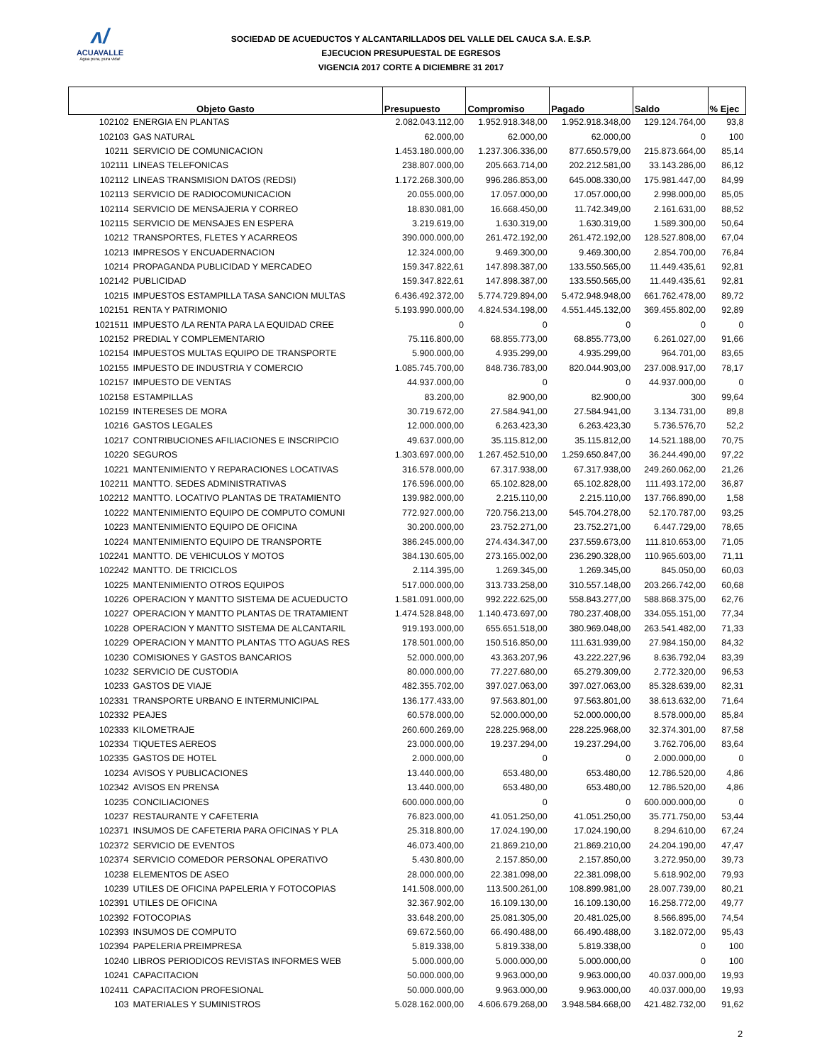ʌ/
ACUAVALLE
Agua pura, pura vida!
SOCIEDAD DE ACUEDUCTOS Y ALCANTARILLADOS DEL VALLE DEL CAUCA S.A. E.S.P.
EJECUCION PRESUPUESTAL DE EGRESOS
VIGENCIA 2017 CORTE A DICIEMBRE 31 2017
| Objeto Gasto | | Presupuesto | Compromiso | Pagado | Saldo | % Ejec |
| --- | --- | --- | --- | --- | --- | --- |
| 102102 | ENERGIA EN PLANTAS | 2.082.043.112,00 | 1.952.918.348,00 | 1.952.918.348,00 | 129.124.764,00 | 93,8 |
| 102103 | GAS NATURAL | 62.000,00 | 62.000,00 | 62.000,00 | 0 | 100 |
| 10211 | SERVICIO DE COMUNICACION | 1.453.180.000,00 | 1.237.306.336,00 | 877.650.579,00 | 215.873.664,00 | 85,14 |
| 102111 | LINEAS TELEFONICAS | 238.807.000,00 | 205.663.714,00 | 202.212.581,00 | 33.143.286,00 | 86,12 |
| 102112 | LINEAS TRANSMISION DATOS (REDSI) | 1.172.268.300,00 | 996.286.853,00 | 645.008.330,00 | 175.981.447,00 | 84,99 |
| 102113 | SERVICIO DE RADIOCOMUNICACION | 20.055.000,00 | 17.057.000,00 | 17.057.000,00 | 2.998.000,00 | 85,05 |
| 102114 | SERVICIO DE MENSAJERIA Y CORREO | 18.830.081,00 | 16.668.450,00 | 11.742.349,00 | 2.161.631,00 | 88,52 |
| 102115 | SERVICIO DE MENSAJES EN ESPERA | 3.219.619,00 | 1.630.319,00 | 1.630.319,00 | 1.589.300,00 | 50,64 |
| 10212 | TRANSPORTES, FLETES Y ACARREOS | 390.000.000,00 | 261.472.192,00 | 261.472.192,00 | 128.527.808,00 | 67,04 |
| 10213 | IMPRESOS Y ENCUADERNACION | 12.324.000,00 | 9.469.300,00 | 9.469.300,00 | 2.854.700,00 | 76,84 |
| 10214 | PROPAGANDA PUBLICIDAD Y MERCADEO | 159.347.822,61 | 147.898.387,00 | 133.550.565,00 | 11.449.435,61 | 92,81 |
| 102142 | PUBLICIDAD | 159.347.822,61 | 147.898.387,00 | 133.550.565,00 | 11.449.435,61 | 92,81 |
| 10215 | IMPUESTOS ESTAMPILLA TASA SANCION MULTAS | 6.436.492.372,00 | 5.774.729.894,00 | 5.472.948.948,00 | 661.762.478,00 | 89,72 |
| 102151 | RENTA Y PATRIMONIO | 5.193.990.000,00 | 4.824.534.198,00 | 4.551.445.132,00 | 369.455.802,00 | 92,89 |
| 1021511 | IMPUESTO /LA RENTA PARA LA EQUIDAD CREE | 0 | 0 | 0 | 0 | 0 |
| 102152 | PREDIAL Y COMPLEMENTARIO | 75.116.800,00 | 68.855.773,00 | 68.855.773,00 | 6.261.027,00 | 91,66 |
| 102154 | IMPUESTOS MULTAS EQUIPO DE TRANSPORTE | 5.900.000,00 | 4.935.299,00 | 4.935.299,00 | 964.701,00 | 83,65 |
| 102155 | IMPUESTO DE INDUSTRIA Y COMERCIO | 1.085.745.700,00 | 848.736.783,00 | 820.044.903,00 | 237.008.917,00 | 78,17 |
| 102157 | IMPUESTO DE VENTAS | 44.937.000,00 | 0 | 0 | 44.937.000,00 | 0 |
| 102158 | ESTAMPILLAS | 83.200,00 | 82.900,00 | 82.900,00 | 300 | 99,64 |
| 102159 | INTERESES DE MORA | 30.719.672,00 | 27.584.941,00 | 27.584.941,00 | 3.134.731,00 | 89,8 |
| 10216 | GASTOS LEGALES | 12.000.000,00 | 6.263.423,30 | 6.263.423,30 | 5.736.576,70 | 52,2 |
| 10217 | CONTRIBUCIONES AFILIACIONES E INSCRIPCIO | 49.637.000,00 | 35.115.812,00 | 35.115.812,00 | 14.521.188,00 | 70,75 |
| 10220 | SEGUROS | 1.303.697.000,00 | 1.267.452.510,00 | 1.259.650.847,00 | 36.244.490,00 | 97,22 |
| 10221 | MANTENIMIENTO Y REPARACIONES LOCATIVAS | 316.578.000,00 | 67.317.938,00 | 67.317.938,00 | 249.260.062,00 | 21,26 |
| 102211 | MANTTO. SEDES ADMINISTRATIVAS | 176.596.000,00 | 65.102.828,00 | 65.102.828,00 | 111.493.172,00 | 36,87 |
| 102212 | MANTTO. LOCATIVO PLANTAS DE TRATAMIENTO | 139.982.000,00 | 2.215.110,00 | 2.215.110,00 | 137.766.890,00 | 1,58 |
| 10222 | MANTENIMIENTO EQUIPO DE COMPUTO COMUNI | 772.927.000,00 | 720.756.213,00 | 545.704.278,00 | 52.170.787,00 | 93,25 |
| 10223 | MANTENIMIENTO EQUIPO DE OFICINA | 30.200.000,00 | 23.752.271,00 | 23.752.271,00 | 6.447.729,00 | 78,65 |
| 10224 | MANTENIMIENTO EQUIPO DE TRANSPORTE | 386.245.000,00 | 274.434.347,00 | 237.559.673,00 | 111.810.653,00 | 71,05 |
| 102241 | MANTTO. DE VEHICULOS Y MOTOS | 384.130.605,00 | 273.165.002,00 | 236.290.328,00 | 110.965.603,00 | 71,11 |
| 102242 | MANTTO. DE TRICICLOS | 2.114.395,00 | 1.269.345,00 | 1.269.345,00 | 845.050,00 | 60,03 |
| 10225 | MANTENIMIENTO OTROS EQUIPOS | 517.000.000,00 | 313.733.258,00 | 310.557.148,00 | 203.266.742,00 | 60,68 |
| 10226 | OPERACION Y MANTTO SISTEMA DE ACUEDUCTO | 1.581.091.000,00 | 992.222.625,00 | 558.843.277,00 | 588.868.375,00 | 62,76 |
| 10227 | OPERACION Y MANTTO PLANTAS DE TRATAMIENT | 1.474.528.848,00 | 1.140.473.697,00 | 780.237.408,00 | 334.055.151,00 | 77,34 |
| 10228 | OPERACION Y MANTTO SISTEMA DE ALCANTARIL | 919.193.000,00 | 655.651.518,00 | 380.969.048,00 | 263.541.482,00 | 71,33 |
| 10229 | OPERACION Y MANTTO PLANTAS TTO AGUAS RES | 178.501.000,00 | 150.516.850,00 | 111.631.939,00 | 27.984.150,00 | 84,32 |
| 10230 | COMISIONES Y GASTOS BANCARIOS | 52.000.000,00 | 43.363.207,96 | 43.222.227,96 | 8.636.792,04 | 83,39 |
| 10232 | SERVICIO DE CUSTODIA | 80.000.000,00 | 77.227.680,00 | 65.279.309,00 | 2.772.320,00 | 96,53 |
| 10233 | GASTOS DE VIAJE | 482.355.702,00 | 397.027.063,00 | 397.027.063,00 | 85.328.639,00 | 82,31 |
| 102331 | TRANSPORTE URBANO E INTERMUNICIPAL | 136.177.433,00 | 97.563.801,00 | 97.563.801,00 | 38.613.632,00 | 71,64 |
| 102332 | PEAJES | 60.578.000,00 | 52.000.000,00 | 52.000.000,00 | 8.578.000,00 | 85,84 |
| 102333 | KILOMETRAJE | 260.600.269,00 | 228.225.968,00 | 228.225.968,00 | 32.374.301,00 | 87,58 |
| 102334 | TIQUETES AEREOS | 23.000.000,00 | 19.237.294,00 | 19.237.294,00 | 3.762.706,00 | 83,64 |
| 102335 | GASTOS DE HOTEL | 2.000.000,00 | 0 | 0 | 2.000.000,00 | 0 |
| 10234 | AVISOS Y PUBLICACIONES | 13.440.000,00 | 653.480,00 | 653.480,00 | 12.786.520,00 | 4,86 |
| 102342 | AVISOS EN PRENSA | 13.440.000,00 | 653.480,00 | 653.480,00 | 12.786.520,00 | 4,86 |
| 10235 | CONCILIACIONES | 600.000.000,00 | 0 | 0 | 600.000.000,00 | 0 |
| 10237 | RESTAURANTE Y CAFETERIA | 76.823.000,00 | 41.051.250,00 | 41.051.250,00 | 35.771.750,00 | 53,44 |
| 102371 | INSUMOS DE CAFETERIA PARA OFICINAS Y PLA | 25.318.800,00 | 17.024.190,00 | 17.024.190,00 | 8.294.610,00 | 67,24 |
| 102372 | SERVICIO DE EVENTOS | 46.073.400,00 | 21.869.210,00 | 21.869.210,00 | 24.204.190,00 | 47,47 |
| 102374 | SERVICIO COMEDOR PERSONAL OPERATIVO | 5.430.800,00 | 2.157.850,00 | 2.157.850,00 | 3.272.950,00 | 39,73 |
| 10238 | ELEMENTOS DE ASEO | 28.000.000,00 | 22.381.098,00 | 22.381.098,00 | 5.618.902,00 | 79,93 |
| 10239 | UTILES DE OFICINA PAPELERIA Y FOTOCOPIAS | 141.508.000,00 | 113.500.261,00 | 108.899.981,00 | 28.007.739,00 | 80,21 |
| 102391 | UTILES DE OFICINA | 32.367.902,00 | 16.109.130,00 | 16.109.130,00 | 16.258.772,00 | 49,77 |
| 102392 | FOTOCOPIAS | 33.648.200,00 | 25.081.305,00 | 20.481.025,00 | 8.566.895,00 | 74,54 |
| 102393 | INSUMOS DE COMPUTO | 69.672.560,00 | 66.490.488,00 | 66.490.488,00 | 3.182.072,00 | 95,43 |
| 102394 | PAPELERIA PREIMPRESA | 5.819.338,00 | 5.819.338,00 | 5.819.338,00 | 0 | 100 |
| 10240 | LIBROS PERIODICOS REVISTAS INFORMES WEB | 5.000.000,00 | 5.000.000,00 | 5.000.000,00 | 0 | 100 |
| 10241 | CAPACITACION | 50.000.000,00 | 9.963.000,00 | 9.963.000,00 | 40.037.000,00 | 19,93 |
| 102411 | CAPACITACION PROFESIONAL | 50.000.000,00 | 9.963.000,00 | 9.963.000,00 | 40.037.000,00 | 19,93 |
| 103 | MATERIALES Y SUMINISTROS | 5.028.162.000,00 | 4.606.679.268,00 | 3.948.584.668,00 | 421.482.732,00 | 91,62 |
2